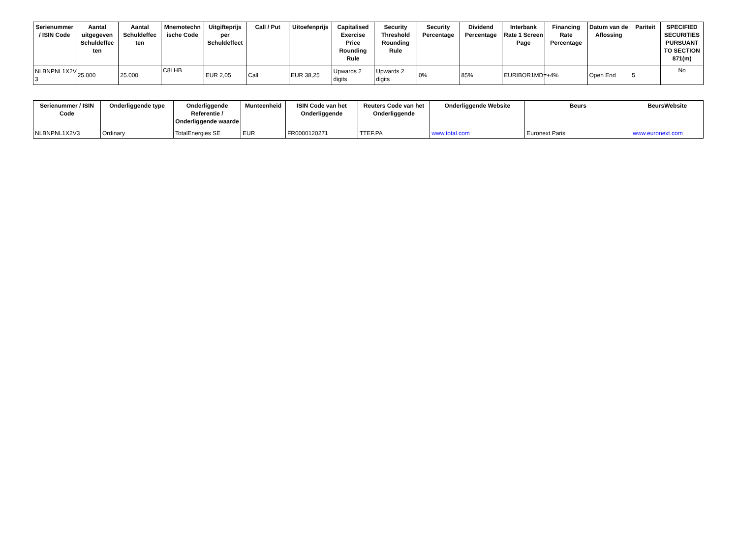| Serienummer / ISIN Code | Aantal uitgegeven Schuldeffec ten | Aantal Schuldeffec ten | Mnemotechn ische Code | Uitgifteprijs per Schuldeffect | Call / Put | Uitoefenprijs | Capitalised Exercise Price Rounding Rule | Security Threshold Rounding Rule | Security Percentage | Dividend Percentage | Interbank Rate 1 Screen Page | Financing Rate Percentage | Datum van de Aflossing | Pariteit | SPECIFIED SECURITIES PURSUANT TO SECTION 871(m) |
| --- | --- | --- | --- | --- | --- | --- | --- | --- | --- | --- | --- | --- | --- | --- | --- |
| NLBNPNL1X2V 3 | 25.000 | 25.000 | C8LHB | EUR 2,05 | Call | EUR 38,25 | Upwards 2 digits | Upwards 2 digits | 0% | 85% | EURIBOR1MD= | +4% | Open End | 5 | No |
| Serienummer / ISIN Code | Onderliggende type | Onderliggende Referentie / Onderliggende waarde | Munteenheid | ISIN Code van het Onderliggende | Reuters Code van het Onderliggende | Onderliggende Website | Beurs | BeursWebsite |
| --- | --- | --- | --- | --- | --- | --- | --- | --- |
| NLBNPNL1X2V3 | Ordinary | TotalEnergies SE | EUR | FR0000120271 | TTEF.PA | www.total.com | Euronext Paris | www.euronext.com |